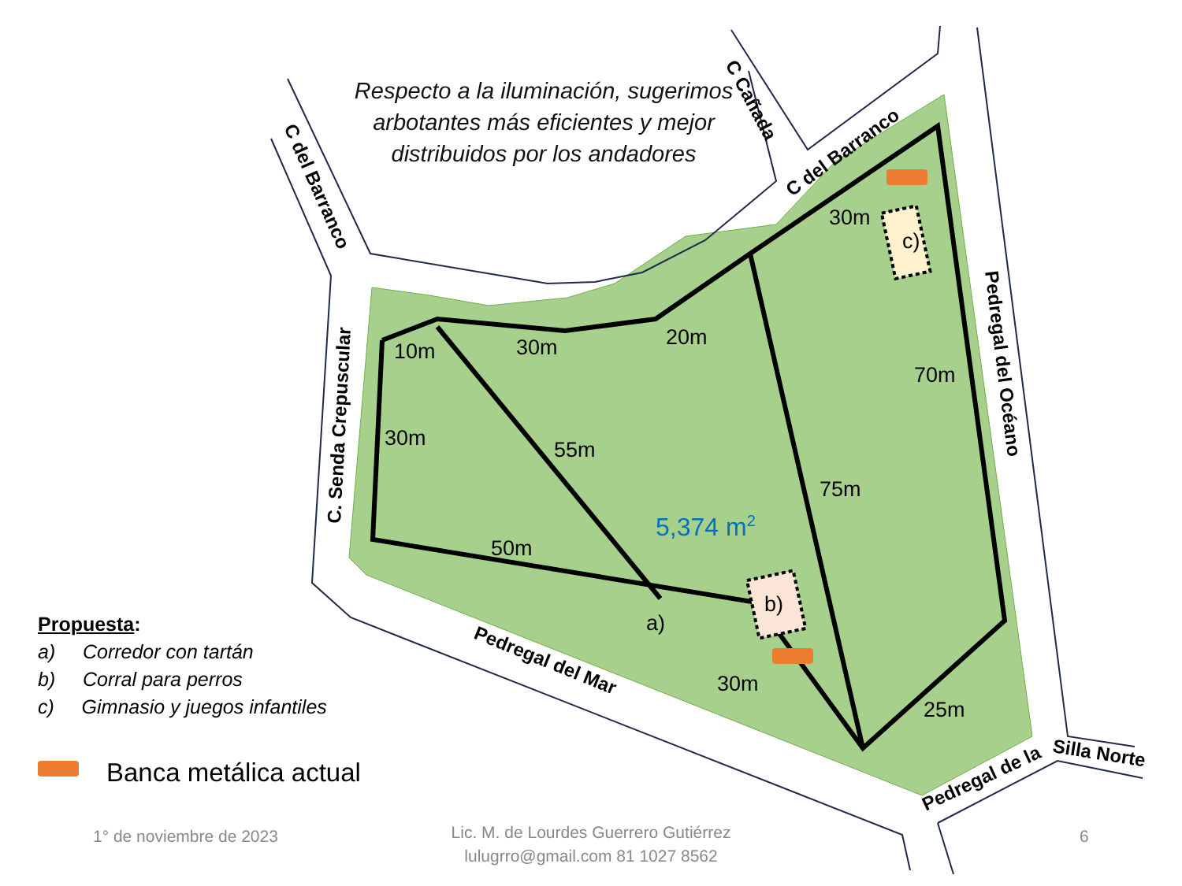10m
30m
20m
30m
70m
30m
55m
75m
50m
30m
25m
a)
b)
c)
5,374 m2
C del Barranco
C. Senda Crepuscular
C Cañada
C del Barranco
Pedregal del Océano
Pedregal del Mar
Pedregal de la
Silla Norte
Respecto a la iluminación, sugerimos arbotantes más eficientes y mejor distribuidos por los andadores
Propuesta:
a) Corredor con tartán
b) Corral para perros
c) Gimnasio y juegos infantiles
Banca metálica actual
1° de noviembre de 2023
Lic. M. de Lourdes Guerrero Gutiérrez
lulugrro@gmail.com 81 1027 8562
6